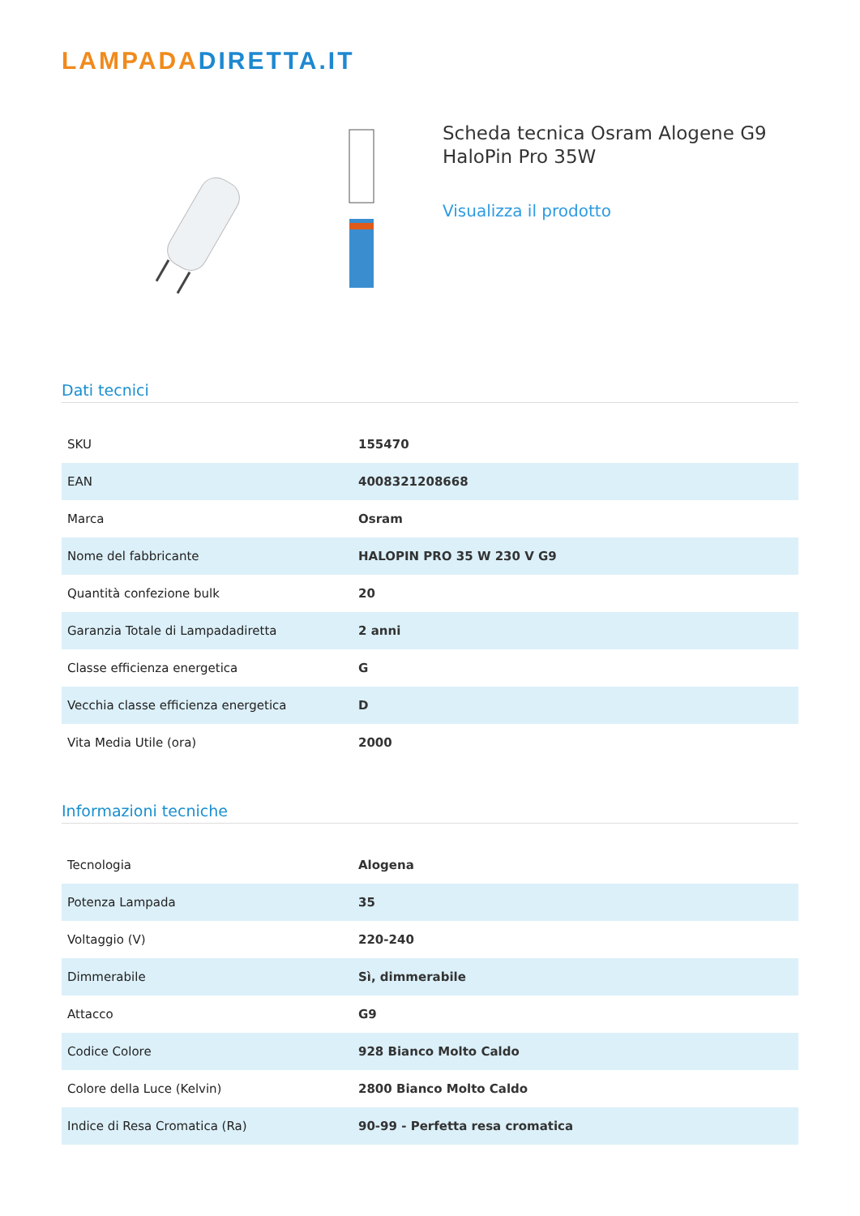LAMPADADIRETTA.IT
Scheda tecnica Osram Alogene G9 HaloPin Pro 35W
Visualizza il prodotto
Dati tecnici
| SKU | 155470 |
| EAN | 4008321208668 |
| Marca | Osram |
| Nome del fabbricante | HALOPIN PRO 35 W 230 V G9 |
| Quantità confezione bulk | 20 |
| Garanzia Totale di Lampadadiretta | 2 anni |
| Classe efficienza energetica | G |
| Vecchia classe efficienza energetica | D |
| Vita Media Utile (ora) | 2000 |
Informazioni tecniche
| Tecnologia | Alogena |
| Potenza Lampada | 35 |
| Voltaggio (V) | 220-240 |
| Dimmerabile | Sì, dimmerabile |
| Attacco | G9 |
| Codice Colore | 928 Bianco Molto Caldo |
| Colore della Luce (Kelvin) | 2800 Bianco Molto Caldo |
| Indice di Resa Cromatica (Ra) | 90-99 - Perfetta resa cromatica |